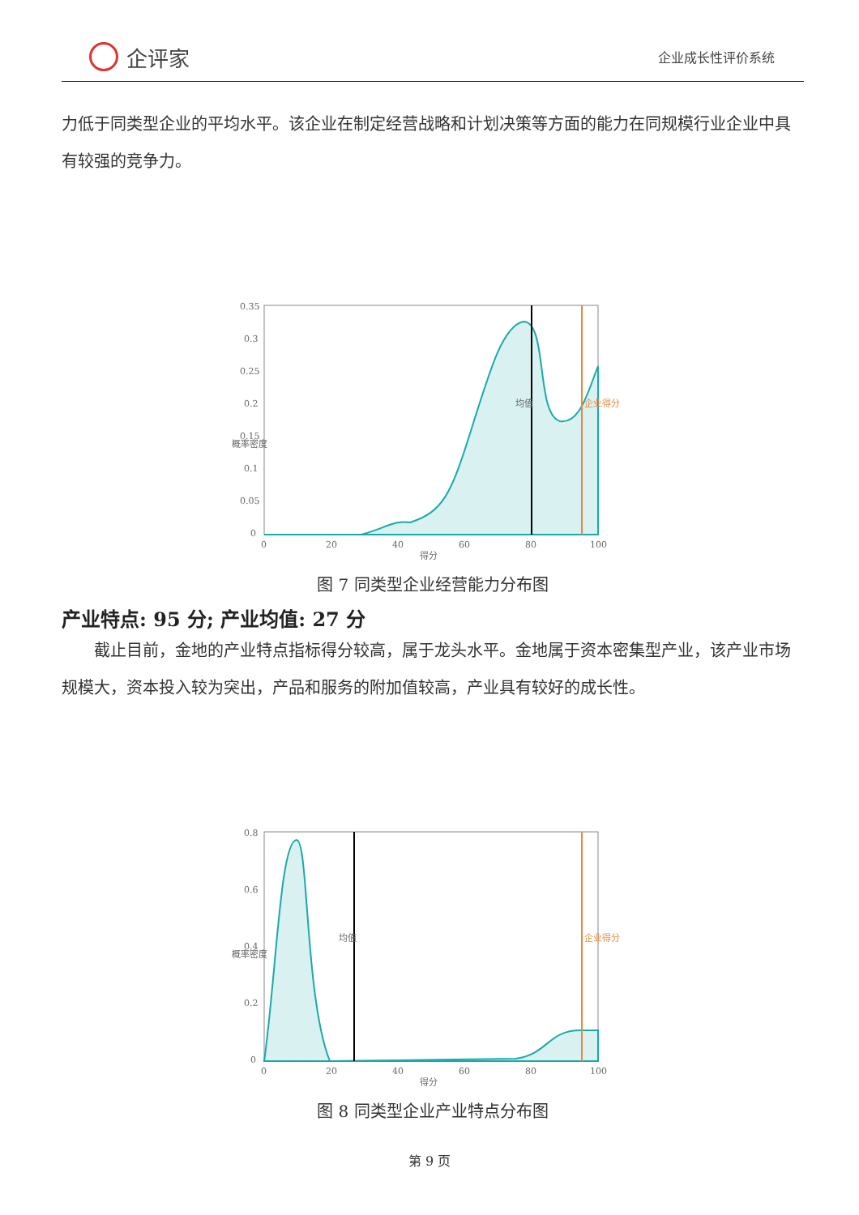企评家
企业成长性评价系统
力低于同类型企业的平均水平。该企业在制定经营战略和计划决策等方面的能力在同规模行业企业中具有较强的竞争力。
0.35
0.3
0.25
0.2
0.15
0.1
0.05
0
0
20
40
60
80
100
得分
概率密度
均值
企业得分
图 7 同类型企业经营能力分布图
产业特点: 95 分; 产业均值: 27 分
　　截止目前，金地的产业特点指标得分较高，属于龙头水平。金地属于资本密集型产业，该产业市场规模大，资本投入较为突出，产品和服务的附加值较高，产业具有较好的成长性。
0.8
0.6
0.4
0.2
0
0
20
40
60
80
100
得分
概率密度
均值
企业得分
图 8 同类型企业产业特点分布图
第 9 页